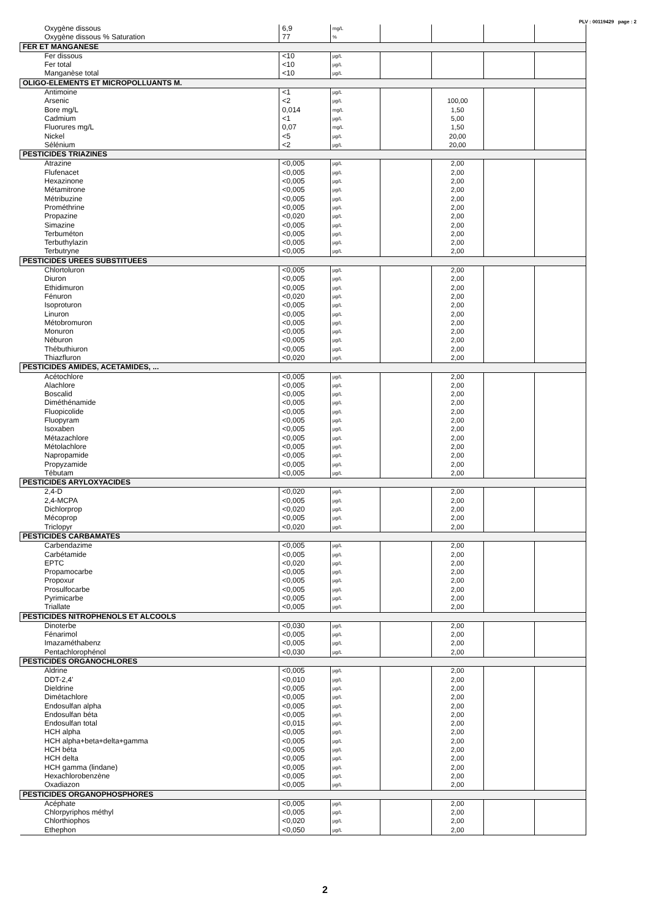PLV : 00119429 page : 2
| Oxygène dissous | 6,9 | mg/L | | | | |
| Oxygène dissous % Saturation | 77 | % | | | | |
| FER ET MANGANESE | | | | | | |
| Fer dissous | <10 | µg/L | | | | |
| Fer total | <10 | µg/L | | | | |
| Manganèse total | <10 | µg/L | | | | |
| OLIGO-ELEMENTS ET MICROPOLLUANTS M. | | | | | | |
| Antimoine | <1 | µg/L | | | | |
| Arsenic | <2 | µg/L | | 100,00 | | |
| Bore mg/L | 0,014 | mg/L | | 1,50 | | |
| Cadmium | <1 | µg/L | | 5,00 | | |
| Fluorures mg/L | 0,07 | mg/L | | 1,50 | | |
| Nickel | <5 | µg/L | | 20,00 | | |
| Sélénium | <2 | µg/L | | 20,00 | | |
| PESTICIDES TRIAZINES | | | | | | |
| Atrazine | <0,005 | µg/L | | 2,00 | | |
| Flufenacet | <0,005 | µg/L | | 2,00 | | |
| Hexazinone | <0,005 | µg/L | | 2,00 | | |
| Métamitrone | <0,005 | µg/L | | 2,00 | | |
| Métribuzine | <0,005 | µg/L | | 2,00 | | |
| Prométhrine | <0,005 | µg/L | | 2,00 | | |
| Propazine | <0,020 | µg/L | | 2,00 | | |
| Simazine | <0,005 | µg/L | | 2,00 | | |
| Terbuméton | <0,005 | µg/L | | 2,00 | | |
| Terbuthylazin | <0,005 | µg/L | | 2,00 | | |
| Terbutryne | <0,005 | µg/L | | 2,00 | | |
| PESTICIDES UREES SUBSTITUEES | | | | | | |
| Chlortoluron | <0,005 | µg/L | | 2,00 | | |
| Diuron | <0,005 | µg/L | | 2,00 | | |
| Ethidimuron | <0,005 | µg/L | | 2,00 | | |
| Fénuron | <0,020 | µg/L | | 2,00 | | |
| Isoproturon | <0,005 | µg/L | | 2,00 | | |
| Linuron | <0,005 | µg/L | | 2,00 | | |
| Métobromuron | <0,005 | µg/L | | 2,00 | | |
| Monuron | <0,005 | µg/L | | 2,00 | | |
| Néburon | <0,005 | µg/L | | 2,00 | | |
| Thébuthiuron | <0,005 | µg/L | | 2,00 | | |
| Thiazfluron | <0,020 | µg/L | | 2,00 | | |
| PESTICIDES AMIDES, ACETAMIDES, ... | | | | | | |
| Acétochlore | <0,005 | µg/L | | 2,00 | | |
| Alachlore | <0,005 | µg/L | | 2,00 | | |
| Boscalid | <0,005 | µg/L | | 2,00 | | |
| Diméthénamide | <0,005 | µg/L | | 2,00 | | |
| Fluopicolide | <0,005 | µg/L | | 2,00 | | |
| Fluopyram | <0,005 | µg/L | | 2,00 | | |
| Isoxaben | <0,005 | µg/L | | 2,00 | | |
| Métazachlore | <0,005 | µg/L | | 2,00 | | |
| Métolachlore | <0,005 | µg/L | | 2,00 | | |
| Napropamide | <0,005 | µg/L | | 2,00 | | |
| Propyzamide | <0,005 | µg/L | | 2,00 | | |
| Tébutam | <0,005 | µg/L | | 2,00 | | |
| PESTICIDES ARYLOXYACIDES | | | | | | |
| 2,4-D | <0,020 | µg/L | | 2,00 | | |
| 2,4-MCPA | <0,005 | µg/L | | 2,00 | | |
| Dichlorprop | <0,020 | µg/L | | 2,00 | | |
| Mécoprop | <0,005 | µg/L | | 2,00 | | |
| Triclopyr | <0,020 | µg/L | | 2,00 | | |
| PESTICIDES CARBAMATES | | | | | | |
| Carbendazime | <0,005 | µg/L | | 2,00 | | |
| Carbétamide | <0,005 | µg/L | | 2,00 | | |
| EPTC | <0,020 | µg/L | | 2,00 | | |
| Propamocarbe | <0,005 | µg/L | | 2,00 | | |
| Propoxur | <0,005 | µg/L | | 2,00 | | |
| Prosulfocarbe | <0,005 | µg/L | | 2,00 | | |
| Pyrimicarbe | <0,005 | µg/L | | 2,00 | | |
| Triallate | <0,005 | µg/L | | 2,00 | | |
| PESTICIDES NITROPHENOLS ET ALCOOLS | | | | | | |
| Dinoterbe | <0,030 | µg/L | | 2,00 | | |
| Fénarimol | <0,005 | µg/L | | 2,00 | | |
| Imazaméthabenz | <0,005 | µg/L | | 2,00 | | |
| Pentachlorophénol | <0,030 | µg/L | | 2,00 | | |
| PESTICIDES ORGANOCHLORES | | | | | | |
| Aldrine | <0,005 | µg/L | | 2,00 | | |
| DDT-2,4' | <0,010 | µg/L | | 2,00 | | |
| Dieldrine | <0,005 | µg/L | | 2,00 | | |
| Dimétachlore | <0,005 | µg/L | | 2,00 | | |
| Endosulfan alpha | <0,005 | µg/L | | 2,00 | | |
| Endosulfan béta | <0,005 | µg/L | | 2,00 | | |
| Endosulfan total | <0,015 | µg/L | | 2,00 | | |
| HCH alpha | <0,005 | µg/L | | 2,00 | | |
| HCH alpha+beta+delta+gamma | <0,005 | µg/L | | 2,00 | | |
| HCH béta | <0,005 | µg/L | | 2,00 | | |
| HCH delta | <0,005 | µg/L | | 2,00 | | |
| HCH gamma (lindane) | <0,005 | µg/L | | 2,00 | | |
| Hexachlorobenzène | <0,005 | µg/L | | 2,00 | | |
| Oxadiazon | <0,005 | µg/L | | 2,00 | | |
| PESTICIDES ORGANOPHOSPHORES | | | | | | |
| Acéphate | <0,005 | µg/L | | 2,00 | | |
| Chlorpyriphos méthyl | <0,005 | µg/L | | 2,00 | | |
| Chlorthiophos | <0,020 | µg/L | | 2,00 | | |
| Ethephon | <0,050 | µg/L | | 2,00 | | |
2